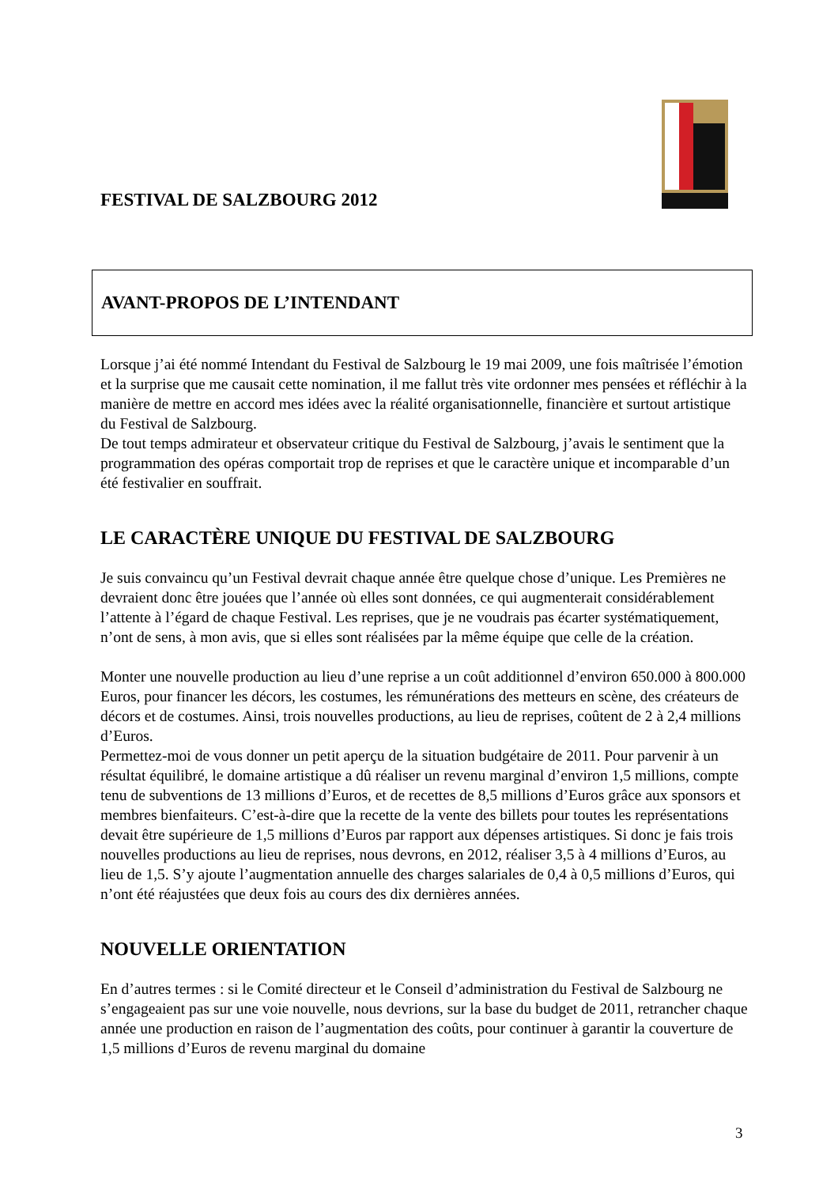FESTIVAL DE SALZBOURG 2012
AVANT-PROPOS DE L’INTENDANT
Lorsque j’ai été nommé Intendant du Festival de Salzbourg le 19 mai 2009, une fois maîtrisée l’émotion et la surprise que me causait cette nomination, il me fallut très vite ordonner mes pensées et réfléchir à la manière de mettre en accord mes idées avec la réalité organisation­nelle, financière et surtout artistique du Festival de Salzbourg.
De tout temps admirateur et observateur critique du Festival de Salzbourg, j’avais le senti­ment que la programmation des opéras comportait trop de reprises et que le caractère unique et incomparable d’un été festivalier en souffrait.
LE CARACTÈRE UNIQUE DU FESTIVAL DE SALZBOURG
Je suis convaincu qu’un Festival devrait chaque année être quelque chose d’unique. Les Premières ne devraient donc être jouées que l’année où elles sont données, ce qui augmen­terait considérablement l’attente à l’égard de chaque Festival. Les reprises, que je ne voudrais pas écarter systématiquement, n’ont de sens, à mon avis, que si elles sont réalisées par la même équipe que celle de la création.
Monter une nouvelle production au lieu d’une reprise a un coût additionnel d’environ 650.000 à 800.000 Euros, pour financer les décors, les costumes, les rémunérations des metteurs en scène, des créateurs de décors et de costumes. Ainsi, trois nouvelles productions, au lieu de reprises, coûtent de 2 à 2,4 millions d’Euros.
Permettez-moi de vous donner un petit aperçu de la situation budgétaire de 2011. Pour parvenir à un résultat équilibré, le domaine artistique a dû réaliser un revenu marginal d’environ 1,5 millions, compte tenu de subventions de 13 millions d’Euros, et de recettes de 8,5 millions d’Euros grâce aux sponsors et membres bienfaiteurs. C’est-à-dire que la recette de la vente des billets pour toutes les représentations devait être supérieure de 1,5 millions d’Euros par rapport aux dépenses artistiques. Si donc je fais trois nouvelles productions au lieu de reprises, nous devrons, en 2012, réaliser 3,5 à 4 millions d’Euros, au lieu de 1,5. S’y ajoute l’augmentation annuelle des charges salariales de 0,4 à 0,5 millions d’Euros, qui n’ont été réajustées que deux fois au cours des dix dernières années.
NOUVELLE ORIENTATION
En d’autres termes : si le Comité directeur et le Conseil d’administration du Festival de Salz­bourg ne s’engageaient pas sur une voie nouvelle, nous devrions, sur la base du budget de 2011, retrancher chaque année une production en raison de l’augmentation des coûts, pour continuer à garantir la couverture de 1,5 millions d’Euros de revenu marginal du domaine
3